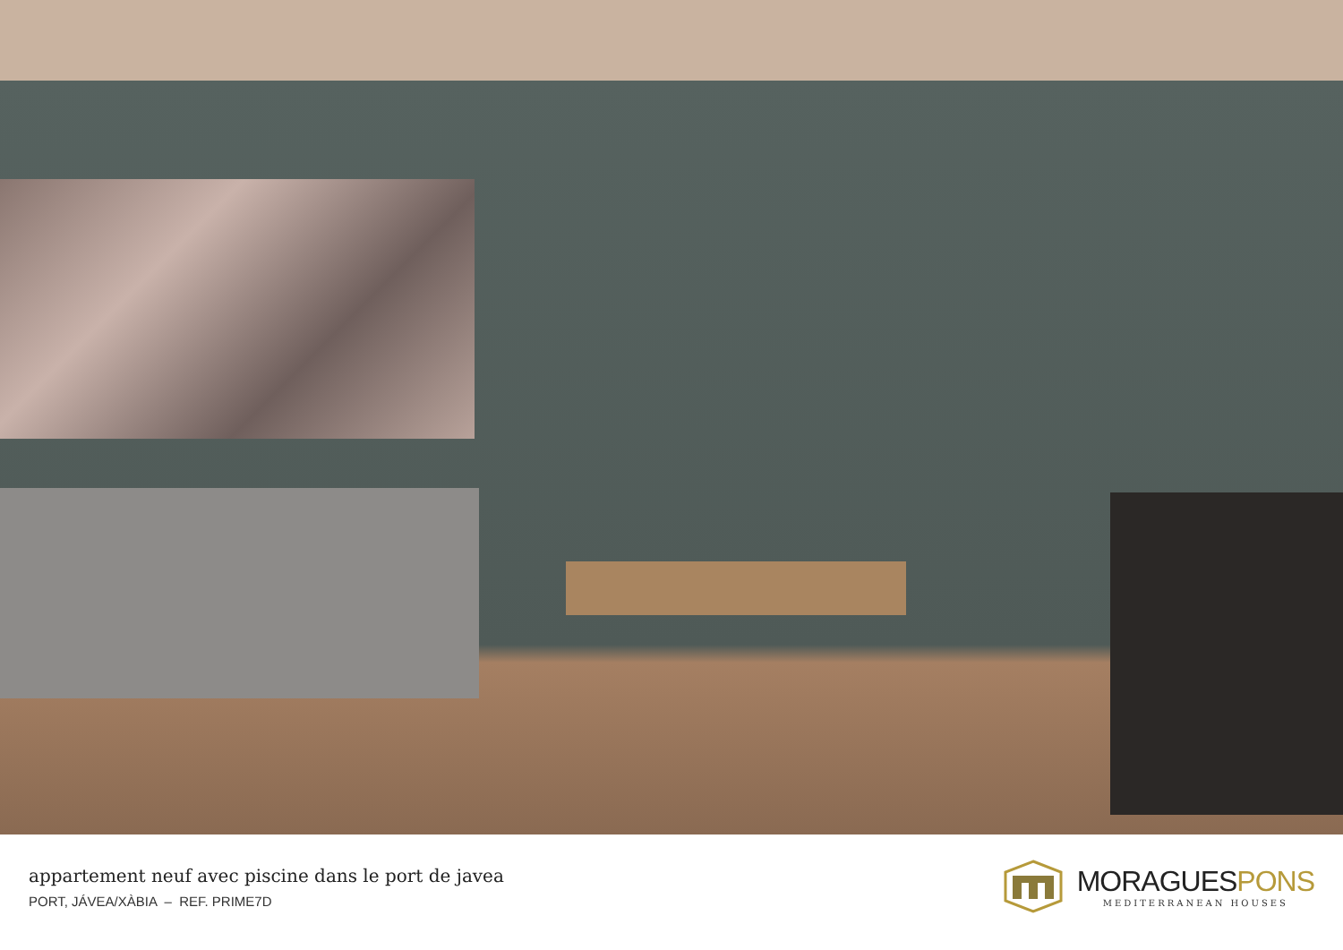appartement neuf avec piscine dans le port de javea
PORT, JÁVEA/XÀBIA – REF. PRIME7D
MORAGUESPONS
MEDITERRANEAN HOUSES